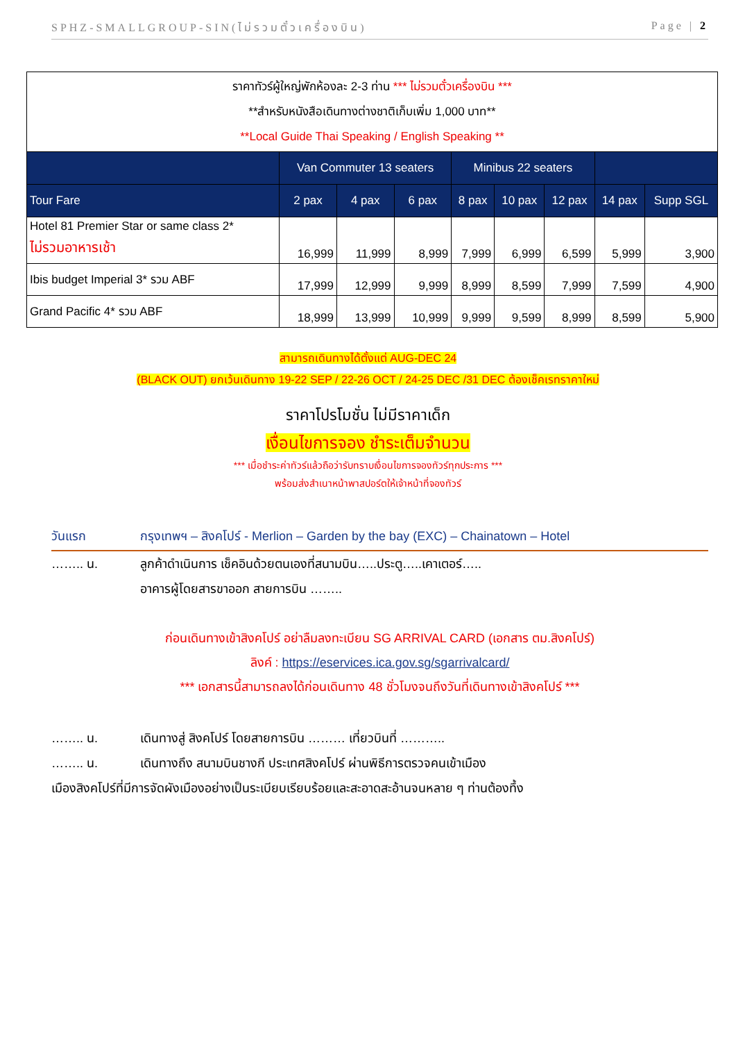SPHZ-SMALLGROUP-SIN(ไม่รวมตั๋วเครื่องบิน) Page | 2
| ราคาทัวร์ผู้ใหญ่พักห้องละ 2-3 ท่าน *** ไม่รวมตั๋วเครื่องบิน *** **สำหรับหนังสือเดินทางต่างชาติเก็บเพิ่ม 1,000 บาท** **Local Guide Thai Speaking / English Speaking ** | | | | | | | | |
| | Van Commuter 13 seaters | | | Minibus 22 seaters | | | | |
| Tour Fare | 2 pax | 4 pax | 6 pax | 8 pax | 10 pax | 12 pax | 14 pax | Supp SGL |
| Hotel 81 Premier Star or same class 2* ไม่รวมอาหารเช้า | 16,999 | 11,999 | 8,999 | 7,999 | 6,999 | 6,599 | 5,999 | 3,900 |
| Ibis budget Imperial 3* รวม ABF | 17,999 | 12,999 | 9,999 | 8,999 | 8,599 | 7,999 | 7,599 | 4,900 |
| Grand Pacific 4* รวม ABF | 18,999 | 13,999 | 10,999 | 9,999 | 9,599 | 8,999 | 8,599 | 5,900 |
สามารถเดินทางได้ตั้งแต่ AUG-DEC 24
(BLACK OUT) ยกเว้นเดินทาง 19-22 SEP / 22-26 OCT / 24-25 DEC /31 DEC ต้องเช็คเรทราคาใหม่
ราคาโปรโมชั่น ไม่มีราคาเด็ก
เงื่อนไขการจอง ชำระเต็มจำนวน
*** เมื่อชำระค่าทัวร์แล้วถือว่ารับทราบเงื่อนไขการจองทัวร์ทุกประการ ***
พร้อมส่งสำเนาหน้าพาสปอร์ตให้เจ้าหน้าที่จองทัวร์
วันแรก กรุงเทพฯ – สิงคโปร์ - Merlion – Garden by the bay (EXC) – Chainatown – Hotel
…….. น. ลูกค้าดำเนินการ เช็คอินด้วยตนเองที่สนามบิน…..ประตู…..เคาเตอร์…..
อาคารผู้โดยสารขาออก สายการบิน ……..
ก่อนเดินทางเข้าสิงคโปร์ อย่าลืมลงทะเบียน SG ARRIVAL CARD (เอกสาร ตม.สิงคโปร์)
ลิงค์ : https://eservices.ica.gov.sg/sgarrivalcard/
*** เอกสารนี้สามารถลงได้ก่อนเดินทาง 48 ชั่วโมงจนถึงวันที่เดินทางเข้าสิงคโปร์ ***
…….. น. เดินทางสู่ สิงคโปร์ โดยสายการบิน ……… เที่ยวบินที่ ………..
…….. น. เดินทางถึง สนามบินชางกี ประเทศสิงคโปร์ ผ่านพิธีการตรวจคนเข้าเมือง
เมืองสิงคโปร์ที่มีการจัดผังเมืองอย่างเป็นระเบียบเรียบร้อยและสะอาดสะอ้านจนหลาย ๆ ท่านต้องทึ้ง